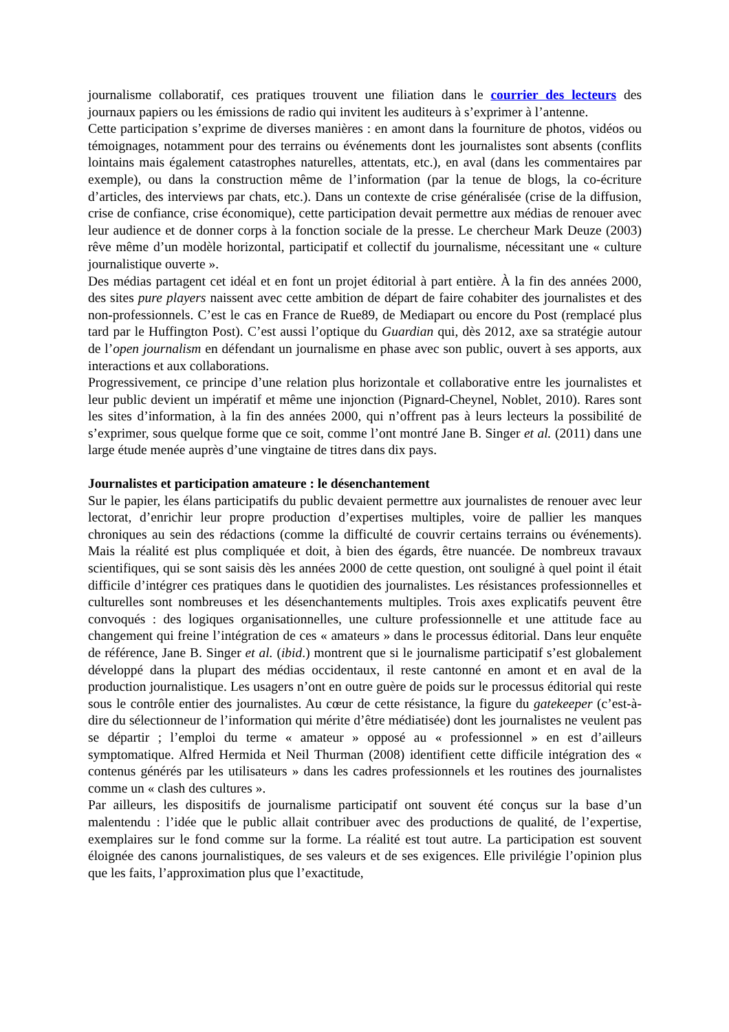journalisme collaboratif, ces pratiques trouvent une filiation dans le courrier des lecteurs des journaux papiers ou les émissions de radio qui invitent les auditeurs à s’exprimer à l’antenne.
Cette participation s’exprime de diverses manières : en amont dans la fourniture de photos, vidéos ou témoignages, notamment pour des terrains ou événements dont les journalistes sont absents (conflits lointains mais également catastrophes naturelles, attentats, etc.), en aval (dans les commentaires par exemple), ou dans la construction même de l’information (par la tenue de blogs, la co-écriture d’articles, des interviews par chats, etc.). Dans un contexte de crise généralisée (crise de la diffusion, crise de confiance, crise économique), cette participation devait permettre aux médias de renouer avec leur audience et de donner corps à la fonction sociale de la presse. Le chercheur Mark Deuze (2003) rêve même d’un modèle horizontal, participatif et collectif du journalisme, nécessitant une « culture journalistique ouverte ».
Des médias partagent cet idéal et en font un projet éditorial à part entière. À la fin des années 2000, des sites pure players naissent avec cette ambition de départ de faire cohabiter des journalistes et des non-professionnels. C’est le cas en France de Rue89, de Mediapart ou encore du Post (remplacé plus tard par le Huffington Post). C’est aussi l’optique du Guardian qui, dès 2012, axe sa stratégie autour de l’open journalism en défendant un journalisme en phase avec son public, ouvert à ses apports, aux interactions et aux collaborations.
Progressivement, ce principe d’une relation plus horizontale et collaborative entre les journalistes et leur public devient un impératif et même une injonction (Pignard-Cheynel, Noblet, 2010). Rares sont les sites d’information, à la fin des années 2000, qui n’offrent pas à leurs lecteurs la possibilité de s’exprimer, sous quelque forme que ce soit, comme l’ont montré Jane B. Singer et al. (2011) dans une large étude menée auprès d’une vingtaine de titres dans dix pays.
Journalistes et participation amateure : le désenchantement
Sur le papier, les élans participatifs du public devaient permettre aux journalistes de renouer avec leur lectorat, d’enrichir leur propre production d’expertises multiples, voire de pallier les manques chroniques au sein des rédactions (comme la difficulté de couvrir certains terrains ou événements). Mais la réalité est plus compliquée et doit, à bien des égards, être nuancée. De nombreux travaux scientifiques, qui se sont saisis dès les années 2000 de cette question, ont souligné à quel point il était difficile d’intégrer ces pratiques dans le quotidien des journalistes. Les résistances professionnelles et culturelles sont nombreuses et les désenchantements multiples. Trois axes explicatifs peuvent être convoqués : des logiques organisationnelles, une culture professionnelle et une attitude face au changement qui freine l’intégration de ces « amateurs » dans le processus éditorial. Dans leur enquête de référence, Jane B. Singer et al. (ibid.) montrent que si le journalisme participatif s’est globalement développé dans la plupart des médias occidentaux, il reste cantonné en amont et en aval de la production journalistique. Les usagers n’ont en outre guère de poids sur le processus éditorial qui reste sous le contrôle entier des journalistes. Au cœur de cette résistance, la figure du gatekeeper (c’est-à-dire du sélectionneur de l’information qui mérite d’être médiatisée) dont les journalistes ne veulent pas se départir ; l’emploi du terme « amateur » opposé au « professionnel » en est d’ailleurs symptomatique. Alfred Hermida et Neil Thurman (2008) identifient cette difficile intégration des « contenus générés par les utilisateurs » dans les cadres professionnels et les routines des journalistes comme un « clash des cultures ».
Par ailleurs, les dispositifs de journalisme participatif ont souvent été conçus sur la base d’un malentendu : l’idée que le public allait contribuer avec des productions de qualité, de l’expertise, exemplaires sur le fond comme sur la forme. La réalité est tout autre. La participation est souvent éloignée des canons journalistiques, de ses valeurs et de ses exigences. Elle privilégie l’opinion plus que les faits, l’approximation plus que l’exactitude,